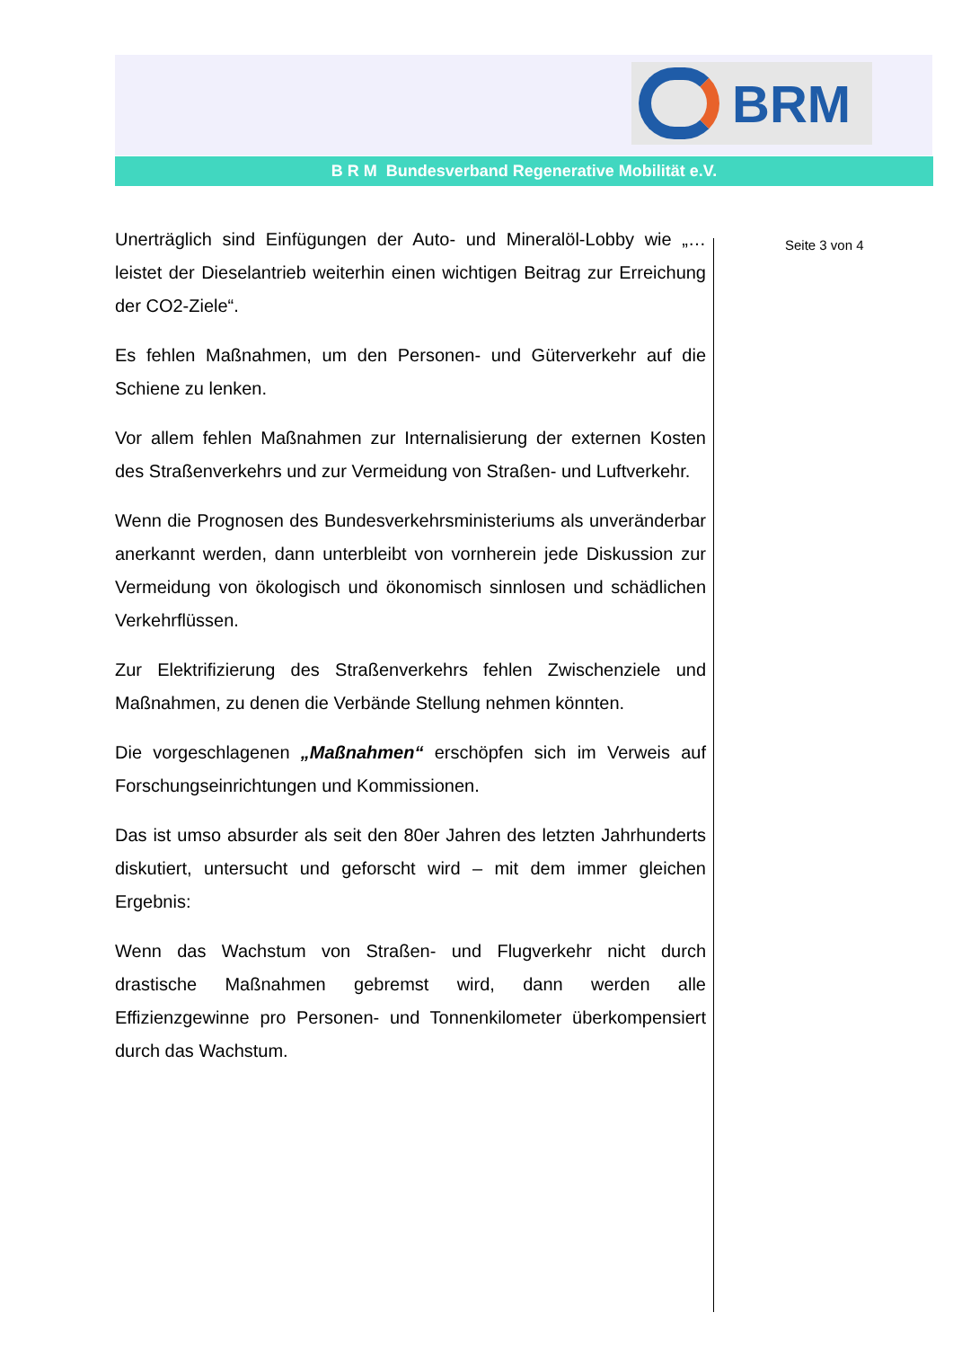BRM
B R M Bundesverband Regenerative Mobilität e.V.
Unerträglich sind Einfügungen der Auto- und Mineralöl-Lobby wie „…leistet der Dieselantrieb weiterhin einen wichtigen Beitrag zur Erreichung der CO2-Ziele“.
Es fehlen Maßnahmen, um den Personen- und Güterverkehr auf die Schiene zu lenken.
Vor allem fehlen Maßnahmen zur Internalisierung der externen Kosten des Straßenverkehrs und zur Vermeidung von Straßen- und Luftverkehr.
Wenn die Prognosen des Bundesverkehrsministeriums als unveränderbar anerkannt werden, dann unterbleibt von vornherein jede Diskussion zur Vermeidung von ökologisch und ökonomisch sinnlosen und schädlichen Verkehrflüssen.
Zur Elektrifizierung des Straßenverkehrs fehlen Zwischenziele und Maßnahmen, zu denen die Verbände Stellung nehmen könnten.
Die vorgeschlagenen „Maßnahmen“ erschöpfen sich im Verweis auf Forschungseinrichtungen und Kommissionen.
Das ist umso absurder als seit den 80er Jahren des letzten Jahrhunderts diskutiert, untersucht und geforscht wird – mit dem immer gleichen Ergebnis:
Wenn das Wachstum von Straßen- und Flugverkehr nicht durch drastische Maßnahmen gebremst wird, dann werden alle Effizienzgewinne pro Personen- und Tonnenkilometer überkompensiert durch das Wachstum.
Seite 3 von 4